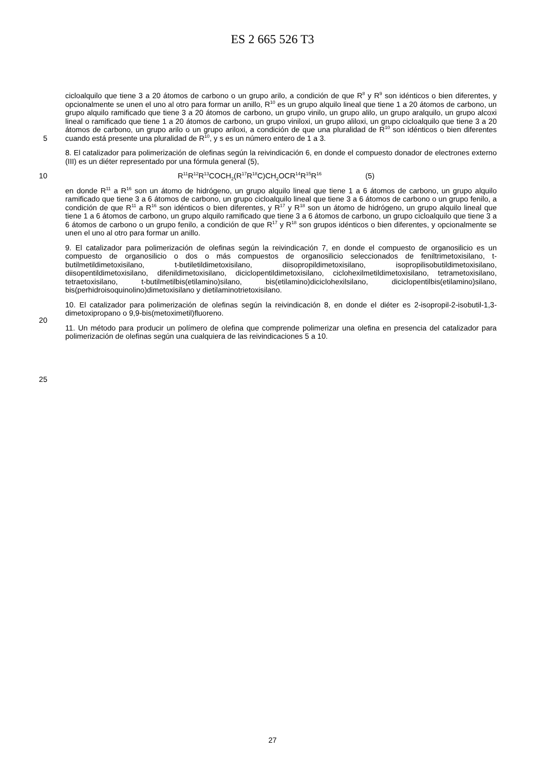ES 2 665 526 T3
5 cicloalquilo que tiene 3 a 20 átomos de carbono o un grupo arilo, a condición de que R<sup>8</sup> y R<sup>9</sup> son idénticos o bien diferentes, y opcionalmente se unen el uno al otro para formar un anillo, R<sup>10</sup> es un grupo alquilo lineal que tiene 1 a 20 átomos de carbono, un grupo alquilo ramificado que tiene 3 a 20 átomos de carbono, un grupo vinilo, un grupo alilo, un grupo aralquilo, un grupo alcoxi lineal o ramificado que tiene 1 a 20 átomos de carbono, un grupo viniloxi, un grupo aliloxi, un grupo cicloalquilo que tiene 3 a 20 átomos de carbono, un grupo arilo o un grupo ariloxi, a condición de que una pluralidad de R<sup>10</sup> son idénticos o bien diferentes cuando está presente una pluralidad de R<sup>10</sup>, y s es un número entero de 1 a 3.
8. El catalizador para polimerización de olefinas según la reivindicación 6, en donde el compuesto donador de electrones externo (III) es un diéter representado por una fórmula general (5),
10 R<sup>11</sup>R<sup>12</sup>R<sup>13</sup>COCH<sub>2</sub>(R<sup>17</sup>R<sup>18</sup>C)CH<sub>2</sub>OCR<sup>14</sup>R<sup>15</sup>R<sup>16</sup> (5)
20
25
en donde R<sup>11</sup> a R<sup>16</sup> son un átomo de hidrógeno, un grupo alquilo lineal que tiene 1 a 6 átomos de carbono, un grupo alquilo ramificado que tiene 3 a 6 átomos de carbono, un grupo cicloalquilo lineal que tiene 3 a 6 átomos de carbono o un grupo fenilo, a condición de que R<sup>11</sup> a R<sup>16</sup> son idénticos o bien diferentes, y R<sup>17</sup> y R<sup>18</sup> son un átomo de hidrógeno, un grupo alquilo lineal que tiene 1 a 6 átomos de carbono, un grupo alquilo ramificado que tiene 3 a 6 átomos de carbono, un grupo cicloalquilo que tiene 3 a 6 átomos de carbono o un grupo fenilo, a condición de que R<sup>17</sup> y R<sup>18</sup> son grupos idénticos o bien diferentes, y opcionalmente se unen el uno al otro para formar un anillo.
9. El catalizador para polimerización de olefinas según la reivindicación 7, en donde el compuesto de organosilicio es un compuesto de organosilicio o dos o más compuestos de organosilicio seleccionados de feniltrimetoxisilano, t-butilmetildimetoxisilano, t-butiletildimetoxisilano, diisopropildimetoxisilano, isopropilisobutildimetoxisilano, diisopentildimetoxisilano, difenildimetoxisilano, diciclopentildimetoxisilano, ciclohexilmetildimetoxisilano, tetrametoxisilano, tetraetoxisilano, t-butilmetilbis(etilamino)silano, bis(etilamino)diciclohexilsilano, diciclopentilbis(etilamino)silano, bis(perhidroisoquinolino)dimetoxisilano y dietilaminotrietoxisilano.
10. El catalizador para polimerización de olefinas según la reivindicación 8, en donde el diéter es 2-isopropil-2-isobutil-1,3-dimetoxipropano o 9,9-bis(metoximetil)fluoreno.
11. Un método para producir un polímero de olefina que comprende polimerizar una olefina en presencia del catalizador para polimerización de olefinas según una cualquiera de las reivindicaciones 5 a 10.
27